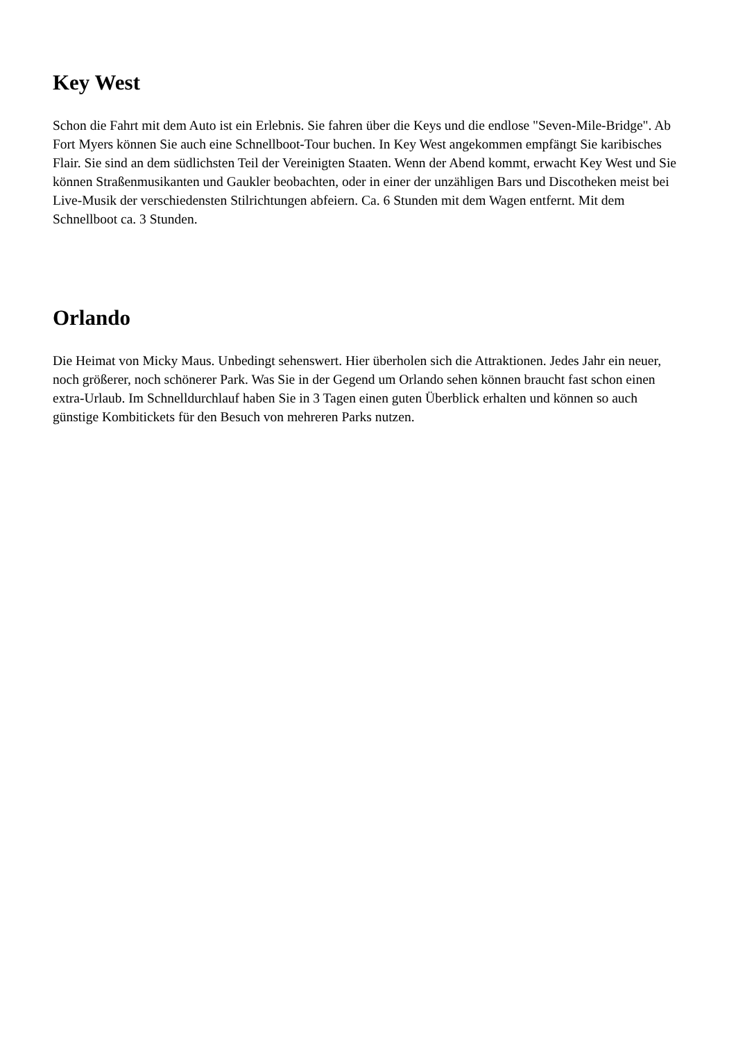Key West
Schon die Fahrt mit dem Auto ist ein Erlebnis. Sie fahren über die Keys und die endlose "Seven-Mile-Bridge". Ab Fort Myers können Sie auch eine Schnellboot-Tour buchen. In Key West angekommen empfängt Sie karibisches Flair. Sie sind an dem südlichsten Teil der Vereinigten Staaten. Wenn der Abend kommt, erwacht Key West und Sie können Straßenmusikanten und Gaukler beobachten, oder in einer der unzähligen Bars und Discotheken meist bei Live-Musik der verschiedensten Stilrichtungen abfeiern. Ca. 6 Stunden mit dem Wagen entfernt. Mit dem Schnellboot ca. 3 Stunden.
Orlando
Die Heimat von Micky Maus. Unbedingt sehenswert. Hier überholen sich die Attraktionen. Jedes Jahr ein neuer, noch größerer, noch schönerer Park. Was Sie in der Gegend um Orlando sehen können braucht fast schon einen extra-Urlaub. Im Schnelldurchlauf haben Sie in 3 Tagen einen guten Überblick erhalten und können so auch günstige Kombitickets für den Besuch von mehreren Parks nutzen.